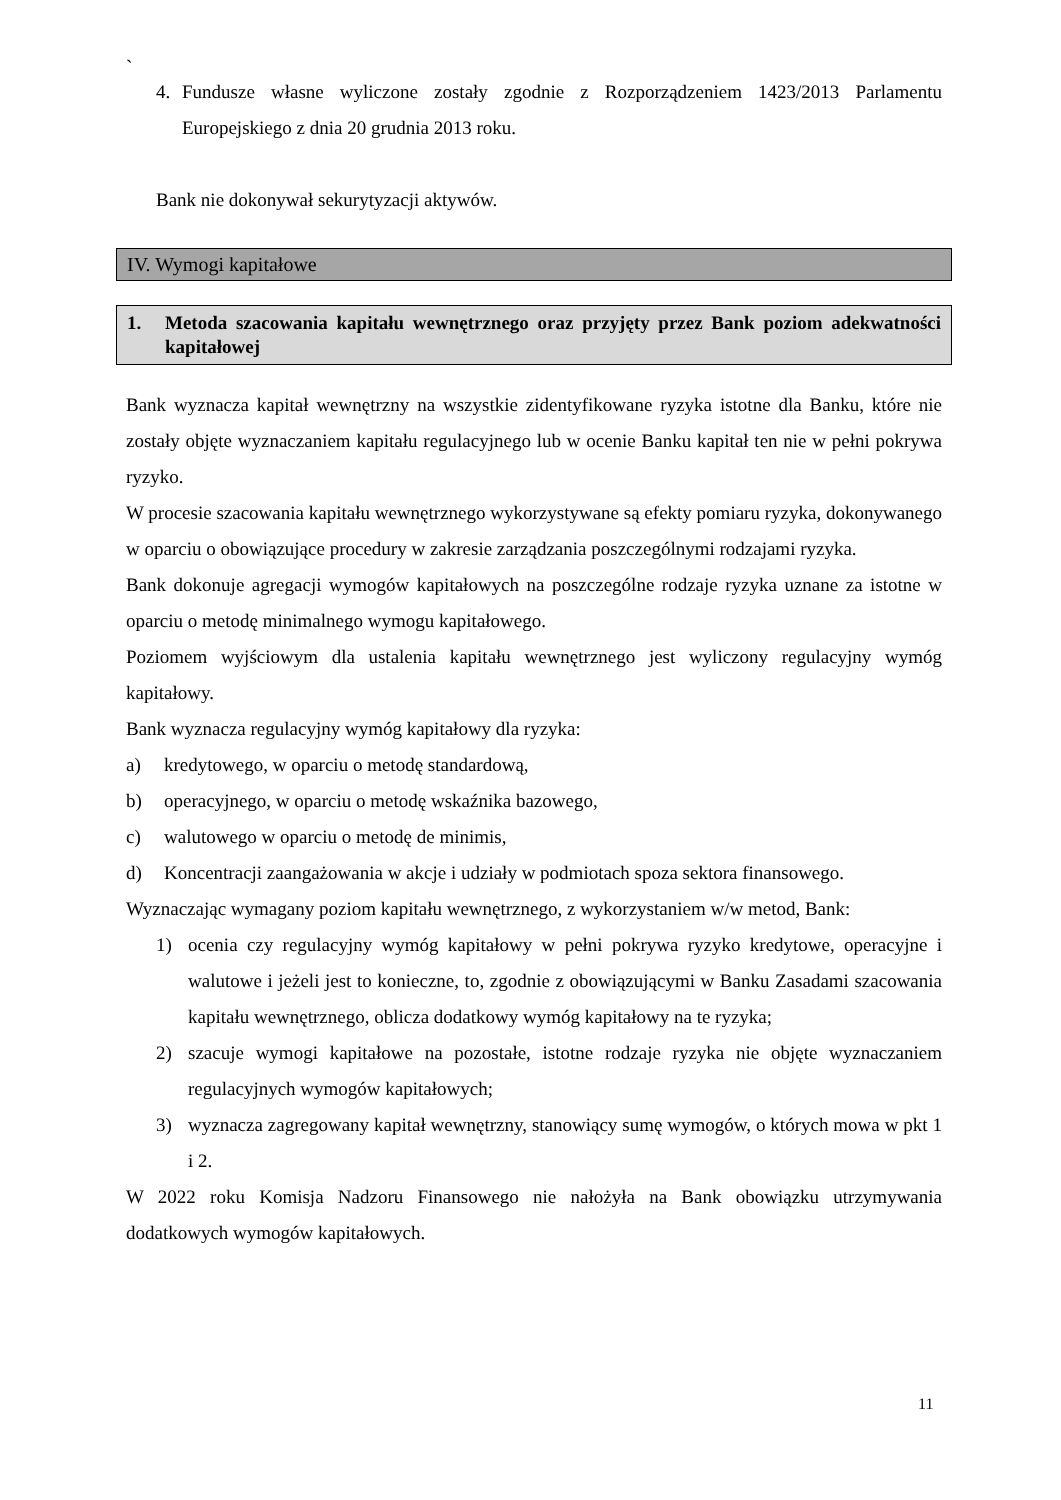`
4. Fundusze własne wyliczone zostały zgodnie z Rozporządzeniem 1423/2013 Parlamentu Europejskiego z dnia 20 grudnia 2013 roku.
Bank nie dokonywał sekurytyzacji aktywów.
IV. Wymogi kapitałowe
1. Metoda szacowania kapitału wewnętrznego oraz przyjęty przez Bank poziom adekwatności kapitałowej
Bank wyznacza kapitał wewnętrzny na wszystkie zidentyfikowane ryzyka istotne dla Banku, które nie zostały objęte wyznaczaniem kapitału regulacyjnego lub w ocenie Banku kapitał ten nie w pełni pokrywa ryzyko.
W procesie szacowania kapitału wewnętrznego wykorzystywane są efekty pomiaru ryzyka, dokonywanego w oparciu o obowiązujące procedury w zakresie zarządzania poszczególnymi rodzajami ryzyka.
Bank dokonuje agregacji wymogów kapitałowych na poszczególne rodzaje ryzyka uznane za istotne w oparciu o metodę minimalnego wymogu kapitałowego.
Poziomem wyjściowym dla ustalenia kapitału wewnętrznego jest wyliczony regulacyjny wymóg kapitałowy.
Bank wyznacza regulacyjny wymóg kapitałowy dla ryzyka:
a) kredytowego, w oparciu o metodę standardową,
b) operacyjnego, w oparciu o metodę wskaźnika bazowego,
c) walutowego w oparciu o metodę de minimis,
d) Koncentracji zaangażowania w akcje i udziały w podmiotach spoza sektora finansowego.
Wyznaczając wymagany poziom kapitału wewnętrznego, z wykorzystaniem w/w metod, Bank:
1) ocenia czy regulacyjny wymóg kapitałowy w pełni pokrywa ryzyko kredytowe, operacyjne i walutowe i jeżeli jest to konieczne, to, zgodnie z obowiązującymi w Banku Zasadami szacowania kapitału wewnętrznego, oblicza dodatkowy wymóg kapitałowy na te ryzyka;
2) szacuje wymogi kapitałowe na pozostałe, istotne rodzaje ryzyka nie objęte wyznaczaniem regulacyjnych wymogów kapitałowych;
3) wyznacza zagregowany kapitał wewnętrzny, stanowiący sumę wymogów, o których mowa w pkt 1 i 2.
W 2022 roku Komisja Nadzoru Finansowego nie nałożyła na Bank obowiązku utrzymywania dodatkowych wymogów kapitałowych.
11